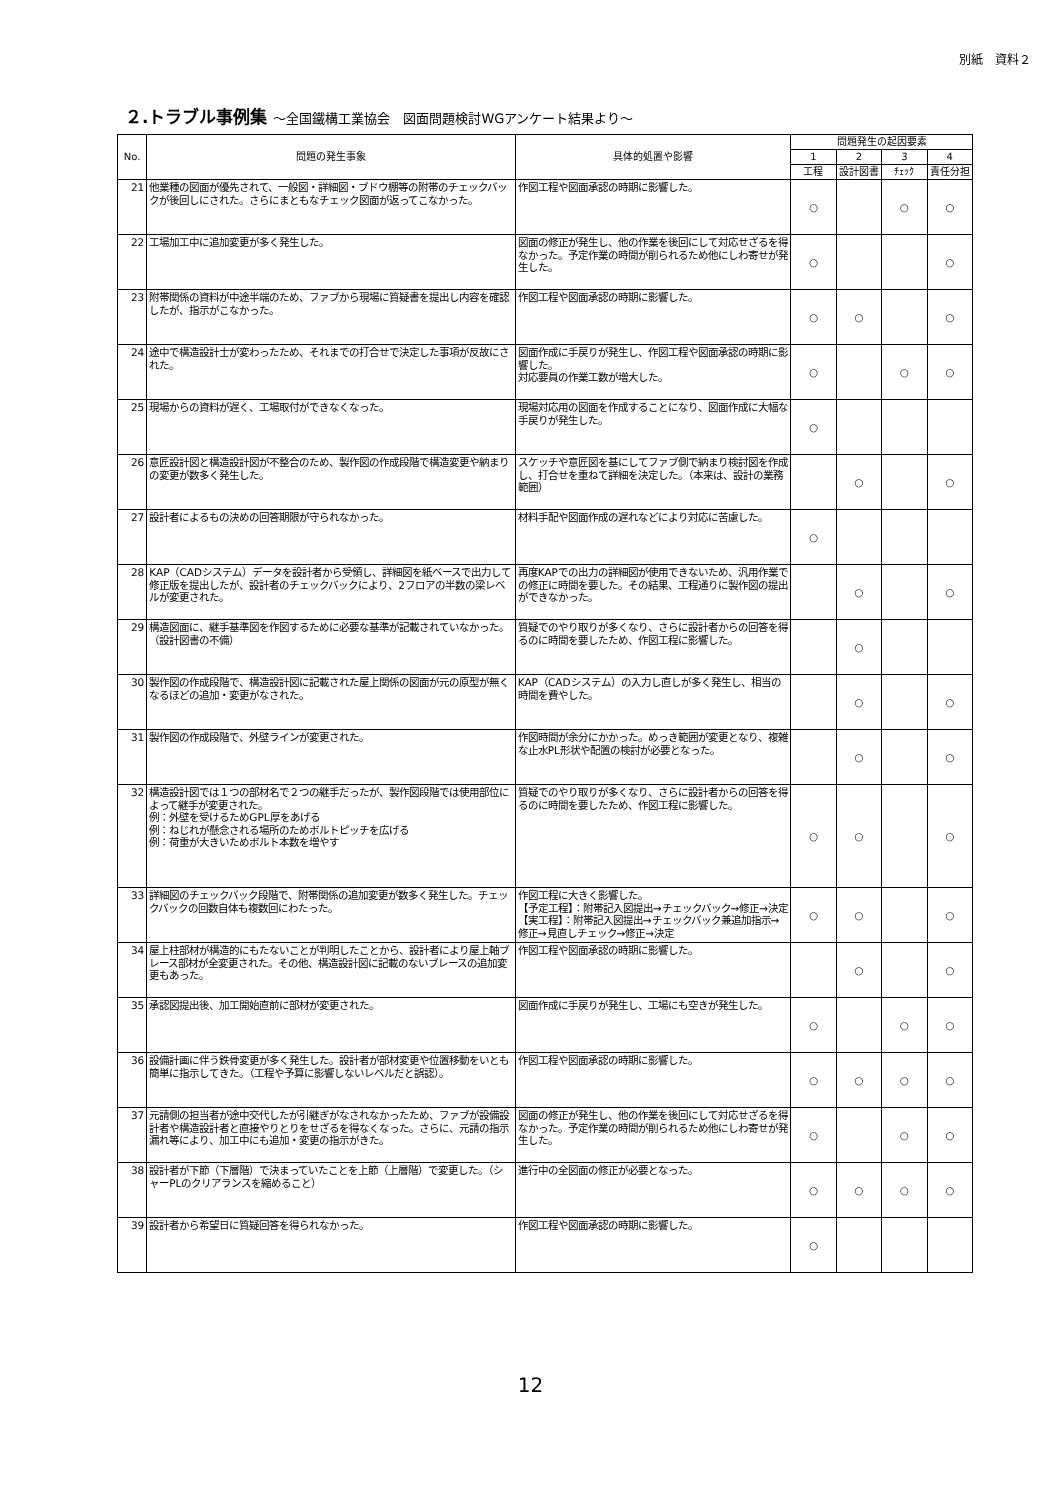別紙　資料２
２.トラブル事例集 ～全国鐵構工業協会　図面問題検討WGアンケート結果より～
| No. | 問題の発生事象 | 具体的処置や影響 | 問題発生の起因要素 | | | |
| --- | --- | --- | --- | --- | --- | --- |
| | | | 1 | 2 | 3 | 4 |
| | | | 工程 | 設計図書 | ﾁｪｯｸ | 責任分担 |
| 21 | 他業種の図面が優先されて、一般図・詳細図・ブドウ棚等の附帯のチェックバックが後回しにされた。さらにまともなチェック図面が返ってこなかった。 | 作図工程や図面承認の時期に影響した。 | ○ | | ○ | ○ |
| 22 | 工場加工中に追加変更が多く発生した。 | 図面の修正が発生し、他の作業を後回にして対応せざるを得なかった。予定作業の時間が削られるため他にしわ寄せが発生した。 | ○ | | | ○ |
| 23 | 附帯関係の資料が中途半端のため、ファブから現場に質疑書を提出し内容を確認したが、指示がこなかった。 | 作図工程や図面承認の時期に影響した。 | ○ | ○ | | ○ |
| 24 | 途中で構造設計士が変わったため、それまでの打合せで決定した事項が反故にされた。 | 図面作成に手戻りが発生し、作図工程や図面承認の時期に影響した。 対応要員の作業工数が増大した。 | ○ | | ○ | ○ |
| 25 | 現場からの資料が遅く、工場取付ができなくなった。 | 現場対応用の図面を作成することになり、図面作成に大幅な手戻りが発生した。 | ○ | | | |
| 26 | 意匠設計図と構造設計図が不整合のため、製作図の作成段階で構造変更や納まりの変更が数多く発生した。 | スケッチや意匠図を基にしてファブ側で納まり検討図を作成し、打合せを重ねて詳細を決定した。（本来は、設計の業務範囲） | | ○ | | ○ |
| 27 | 設計者によるもの決めの回答期限が守られなかった。 | 材料手配や図面作成の遅れなどにより対応に苦慮した。 | ○ | | | |
| 28 | KAP（CADシステム）データを設計者から受領し、詳細図を紙ベースで出力して修正版を提出したが、設計者のチェックバックにより、2フロアの半数の梁レベルが変更された。 | 再度KAPでの出力の詳細図が使用できないため、汎用作業での修正に時間を要した。その結果、工程通りに製作図の提出ができなかった。 | | ○ | | ○ |
| 29 | 構造図面に、継手基準図を作図するために必要な基準が記載されていなかった。（設計図書の不備） | 質疑でのやり取りが多くなり、さらに設計者からの回答を得るのに時間を要したため、作図工程に影響した。 | | ○ | | |
| 30 | 製作図の作成段階で、構造設計図に記載された屋上関係の図面が元の原型が無くなるほどの追加・変更がなされた。 | KAP（CADシステム）の入力し直しが多く発生し、相当の時間を費やした。 | | ○ | | ○ |
| 31 | 製作図の作成段階で、外壁ラインが変更された。 | 作図時間が余分にかかった。めっき範囲が変更となり、複雑な止水PL形状や配置の検討が必要となった。 | | ○ | | ○ |
| 32 | 構造設計図では１つの部材名で２つの継手だったが、製作図段階では使用部位によって継手が変更された。 例：外壁を受けるためGPL厚をあげる 例：ねじれが懸念される場所のためボルトピッチを広げる 例：荷重が大きいためボルト本数を増やす | 質疑でのやり取りが多くなり、さらに設計者からの回答を得るのに時間を要したため、作図工程に影響した。 | ○ | ○ | | ○ |
| 33 | 詳細図のチェックバック段階で、附帯関係の追加変更が数多く発生した。チェックバックの回数自体も複数回にわたった。 | 作図工程に大きく影響した。 【予定工程】：附帯記入図提出→チェックバック→修正→決定 【実工程】：附帯記入図提出→チェックバック兼追加指示→修正→見直しチェック→修正→決定 | ○ | ○ | | ○ |
| 34 | 屋上柱部材が構造的にもたないことが判明したことから、設計者により屋上軸ブレース部材が全変更された。その他、構造設計図に記載のないブレースの追加変更もあった。 | 作図工程や図面承認の時期に影響した。 | | ○ | | ○ |
| 35 | 承認図提出後、加工開始直前に部材が変更された。 | 図面作成に手戻りが発生し、工場にも空きが発生した。 | ○ | | ○ | ○ |
| 36 | 設備計画に伴う鉄骨変更が多く発生した。設計者が部材変更や位置移動をいとも簡単に指示してきた。（工程や予算に影響しないレベルだと誤認）。 | 作図工程や図面承認の時期に影響した。 | ○ | ○ | ○ | ○ |
| 37 | 元請側の担当者が途中交代したが引継ぎがなされなかったため、ファブが設備設計者や構造設計者と直接やりとりをせざるを得なくなった。さらに、元請の指示漏れ等により、加工中にも追加・変更の指示がきた。 | 図面の修正が発生し、他の作業を後回にして対応せざるを得なかった。予定作業の時間が削られるため他にしわ寄せが発生した。 | ○ | | ○ | ○ |
| 38 | 設計者が下節（下層階）で決まっていたことを上節（上層階）で変更した。（シャーPLのクリアランスを縮めること） | 進行中の全図面の修正が必要となった。 | ○ | ○ | ○ | ○ |
| 39 | 設計者から希望日に質疑回答を得られなかった。 | 作図工程や図面承認の時期に影響した。 | ○ | | | |
12